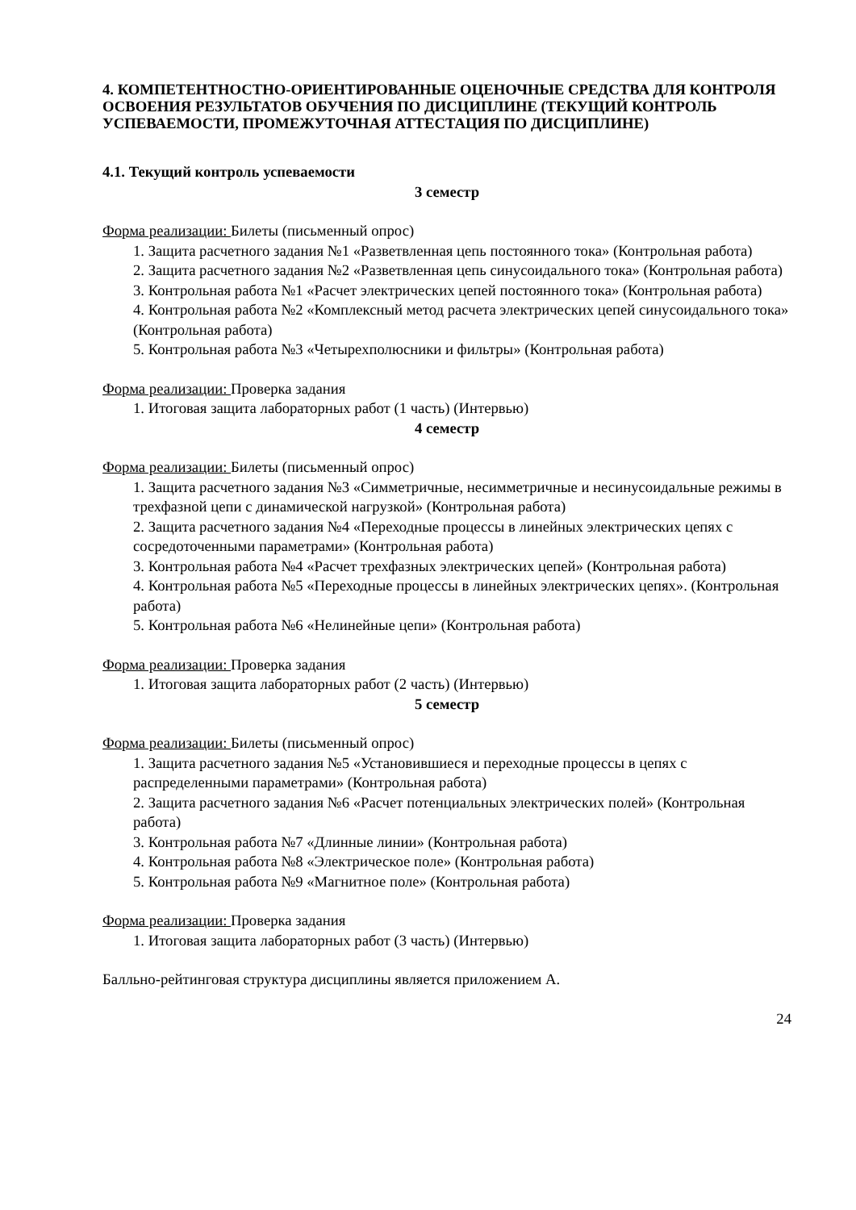4. КОМПЕТЕНТНОСТНО-ОРИЕНТИРОВАННЫЕ ОЦЕНОЧНЫЕ СРЕДСТВА ДЛЯ КОНТРОЛЯ ОСВОЕНИЯ РЕЗУЛЬТАТОВ ОБУЧЕНИЯ ПО ДИСЦИПЛИНЕ (ТЕКУЩИЙ КОНТРОЛЬ УСПЕВАЕМОСТИ, ПРОМЕЖУТОЧНАЯ АТТЕСТАЦИЯ ПО ДИСЦИПЛИНЕ)
4.1. Текущий контроль успеваемости
3 семестр
Форма реализации: Билеты (письменный опрос)
1. Защита расчетного задания №1 «Разветвленная цепь постоянного тока» (Контрольная работа)
2. Защита расчетного задания №2 «Разветвленная цепь синусоидального тока» (Контрольная работа)
3. Контрольная работа №1 «Расчет электрических цепей постоянного тока» (Контрольная работа)
4. Контрольная работа №2 «Комплексный метод расчета электрических цепей синусоидального тока» (Контрольная работа)
5. Контрольная работа №3 «Четырехполюсники и фильтры» (Контрольная работа)
Форма реализации: Проверка задания
1. Итоговая защита лабораторных работ (1 часть) (Интервью)
4 семестр
Форма реализации: Билеты (письменный опрос)
1. Защита расчетного задания №3 «Симметричные, несимметричные и несинусоидальные режимы в трехфазной цепи с динамической нагрузкой» (Контрольная работа)
2. Защита расчетного задания №4 «Переходные процессы в линейных электрических цепях с сосредоточенными параметрами» (Контрольная работа)
3. Контрольная работа №4 «Расчет трехфазных электрических цепей» (Контрольная работа)
4. Контрольная работа №5 «Переходные процессы в линейных электрических цепях». (Контрольная работа)
5. Контрольная работа №6 «Нелинейные цепи» (Контрольная работа)
Форма реализации: Проверка задания
1. Итоговая защита лабораторных работ (2 часть) (Интервью)
5 семестр
Форма реализации: Билеты (письменный опрос)
1. Защита расчетного задания №5 «Установившиеся и переходные процессы в цепях с распределенными параметрами» (Контрольная работа)
2. Защита расчетного задания №6 «Расчет потенциальных электрических полей» (Контрольная работа)
3. Контрольная работа №7 «Длинные линии» (Контрольная работа)
4. Контрольная работа №8 «Электрическое поле» (Контрольная работа)
5. Контрольная работа №9 «Магнитное поле» (Контрольная работа)
Форма реализации: Проверка задания
1. Итоговая защита лабораторных работ (3 часть) (Интервью)
Балльно-рейтинговая структура дисциплины является приложением А.
24